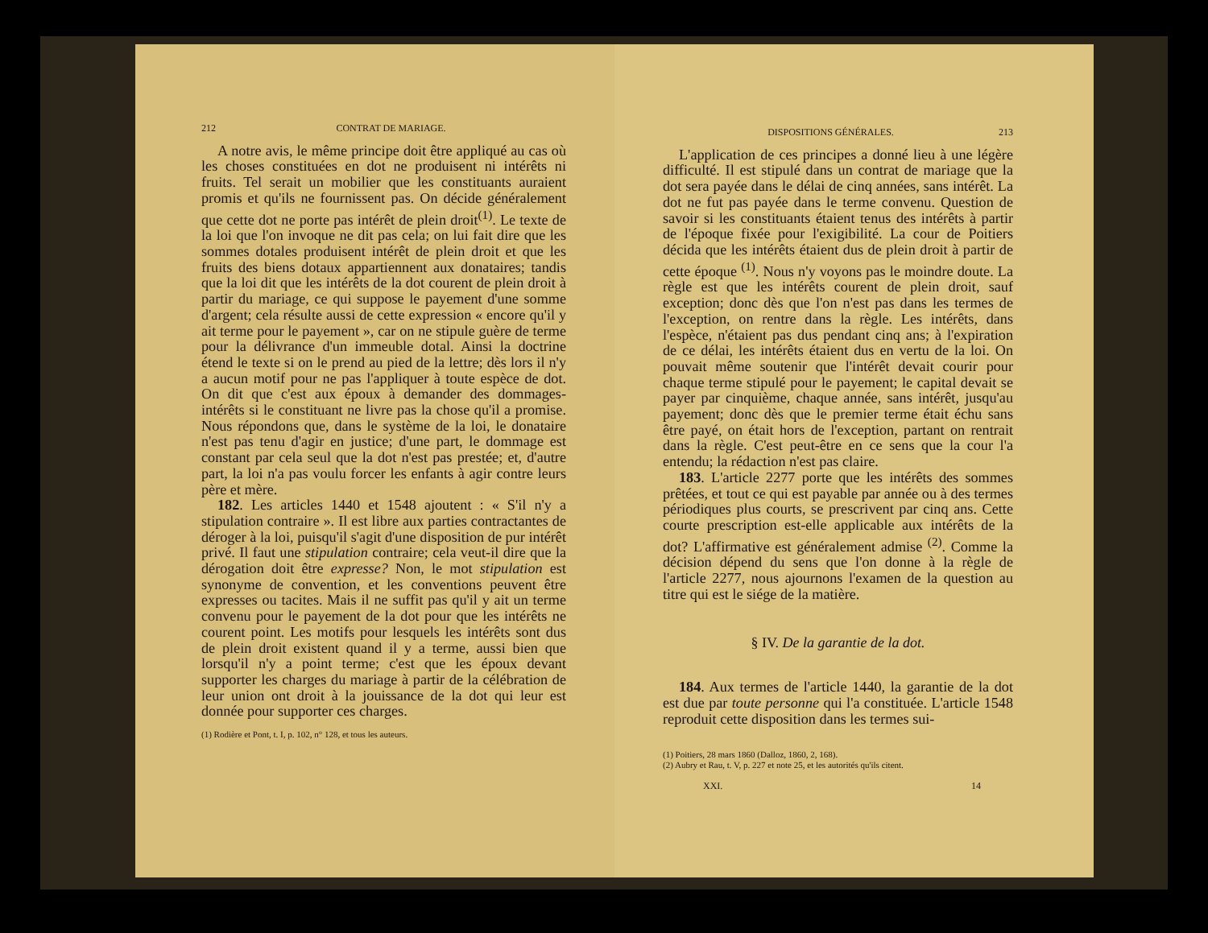212 CONTRAT DE MARIAGE.
A notre avis, le même principe doit être appliqué au cas où les choses constituées en dot ne produisent ni intérêts ni fruits. Tel serait un mobilier que les constituants auraient promis et qu'ils ne fournissent pas. On décide généralement que cette dot ne porte pas intérêt de plein droit<sup>(1)</sup>. Le texte de la loi que l'on invoque ne dit pas cela; on lui fait dire que les sommes dotales produisent intérêt de plein droit et que les fruits des biens dotaux appartiennent aux donataires; tandis que la loi dit que les intérêts de la dot courent de plein droit à partir du mariage, ce qui suppose le payement d'une somme d'argent; cela résulte aussi de cette expression « encore qu'il y ait terme pour le payement », car on ne stipule guère de terme pour la délivrance d'un immeuble dotal. Ainsi la doctrine étend le texte si on le prend au pied de la lettre; dès lors il n'y a aucun motif pour ne pas l'appliquer à toute espèce de dot. On dit que c'est aux époux à demander des dommages-intérêts si le constituant ne livre pas la chose qu'il a promise. Nous répondons que, dans le système de la loi, le donataire n'est pas tenu d'agir en justice; d'une part, le dommage est constant par cela seul que la dot n'est pas prestée; et, d'autre part, la loi n'a pas voulu forcer les enfants à agir contre leurs père et mère.
182. Les articles 1440 et 1548 ajoutent : « S'il n'y a stipulation contraire ». Il est libre aux parties contractantes de déroger à la loi, puisqu'il s'agit d'une disposition de pur intérêt privé. Il faut une stipulation contraire; cela veut-il dire que la dérogation doit être expresse? Non, le mot stipulation est synonyme de convention, et les conventions peuvent être expresses ou tacites. Mais il ne suffit pas qu'il y ait un terme convenu pour le payement de la dot pour que les intérêts ne courent point. Les motifs pour lesquels les intérêts sont dus de plein droit existent quand il y a terme, aussi bien que lorsqu'il n'y a point terme; c'est que les époux devant supporter les charges du mariage à partir de la célébration de leur union ont droit à la jouissance de la dot qui leur est donnée pour supporter ces charges.
(1) Rodière et Pont, t. I, p. 102, n° 128, et tous les auteurs.
DISPOSITIONS GÉNÉRALES. 213
L'application de ces principes a donné lieu à une légère difficulté. Il est stipulé dans un contrat de mariage que la dot sera payée dans le délai de cinq années, sans intérêt. La dot ne fut pas payée dans le terme convenu. Question de savoir si les constituants étaient tenus des intérêts à partir de l'époque fixée pour l'exigibilité. La cour de Poitiers décida que les intérêts étaient dus de plein droit à partir de cette époque <sup>(1)</sup>. Nous n'y voyons pas le moindre doute. La règle est que les intérêts courent de plein droit, sauf exception; donc dès que l'on n'est pas dans les termes de l'exception, on rentre dans la règle. Les intérêts, dans l'espèce, n'étaient pas dus pendant cinq ans; à l'expiration de ce délai, les intérêts étaient dus en vertu de la loi. On pouvait même soutenir que l'intérêt devait courir pour chaque terme stipulé pour le payement; le capital devait se payer par cinquième, chaque année, sans intérêt, jusqu'au payement; donc dès que le premier terme était échu sans être payé, on était hors de l'exception, partant on rentrait dans la règle. C'est peut-être en ce sens que la cour l'a entendu; la rédaction n'est pas claire.
183. L'article 2277 porte que les intérêts des sommes prêtées, et tout ce qui est payable par année ou à des termes périodiques plus courts, se prescrivent par cinq ans. Cette courte prescription est-elle applicable aux intérêts de la dot? L'affirmative est généralement admise <sup>(2)</sup>. Comme la décision dépend du sens que l'on donne à la règle de l'article 2277, nous ajournons l'examen de la question au titre qui est le siége de la matière.
§ IV. De la garantie de la dot.
184. Aux termes de l'article 1440, la garantie de la dot est due par toute personne qui l'a constituée. L'article 1548 reproduit cette disposition dans les termes sui-
(1) Poitiers, 28 mars 1860 (Dalloz, 1860, 2, 168).
(2) Aubry et Rau, t. V, p. 227 et note 25, et les autorités qu'ils citent.
XXI. 14